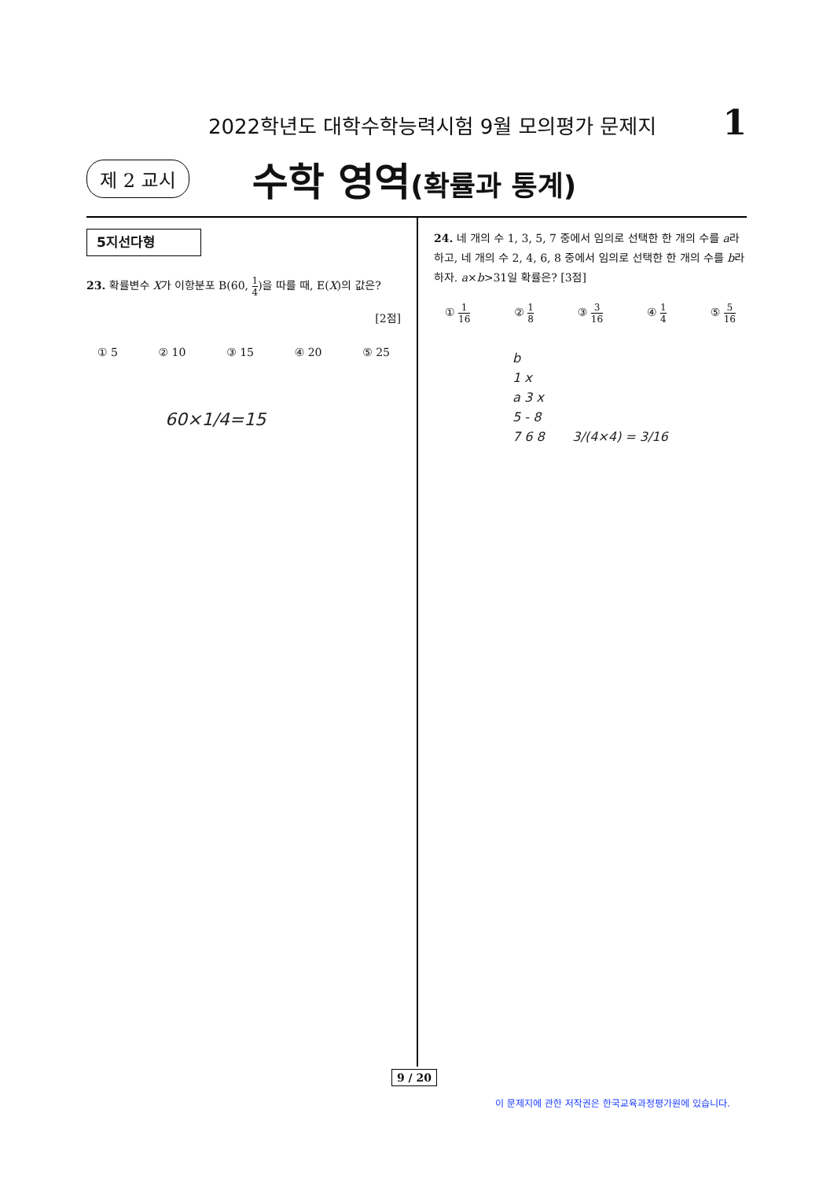2022학년도 대학수학능력시험 9월 모의평가 문제지
1
제 2 교시
수학 영역(확률과 통계)
5지선다형
23. 확률변수 X가 이항분포 B(60, 1 4)을 따를 때, E(X)의 값은?
[2점]
① 5 ② 10 ③ 15 ④ 20 ⑤ 25
60×1/4=15
24. 네 개의 수 1, 3, 5, 7 중에서 임의로 선택한 한 개의 수를 a라 하고, 네 개의 수 2, 4, 6, 8 중에서 임의로 선택한 한 개의 수를 b라 하자. a×b>31일 확률은? [3점]
① 1 16 ② 1 8 ③ 3 16 ④ 1 4 ⑤ 5 16
b
1 x
a 3 x
5 - 8
7 6 8 3/(4×4) = 3/16
9 / 20
이 문제지에 관한 저작권은 한국교육과정평가원에 있습니다.